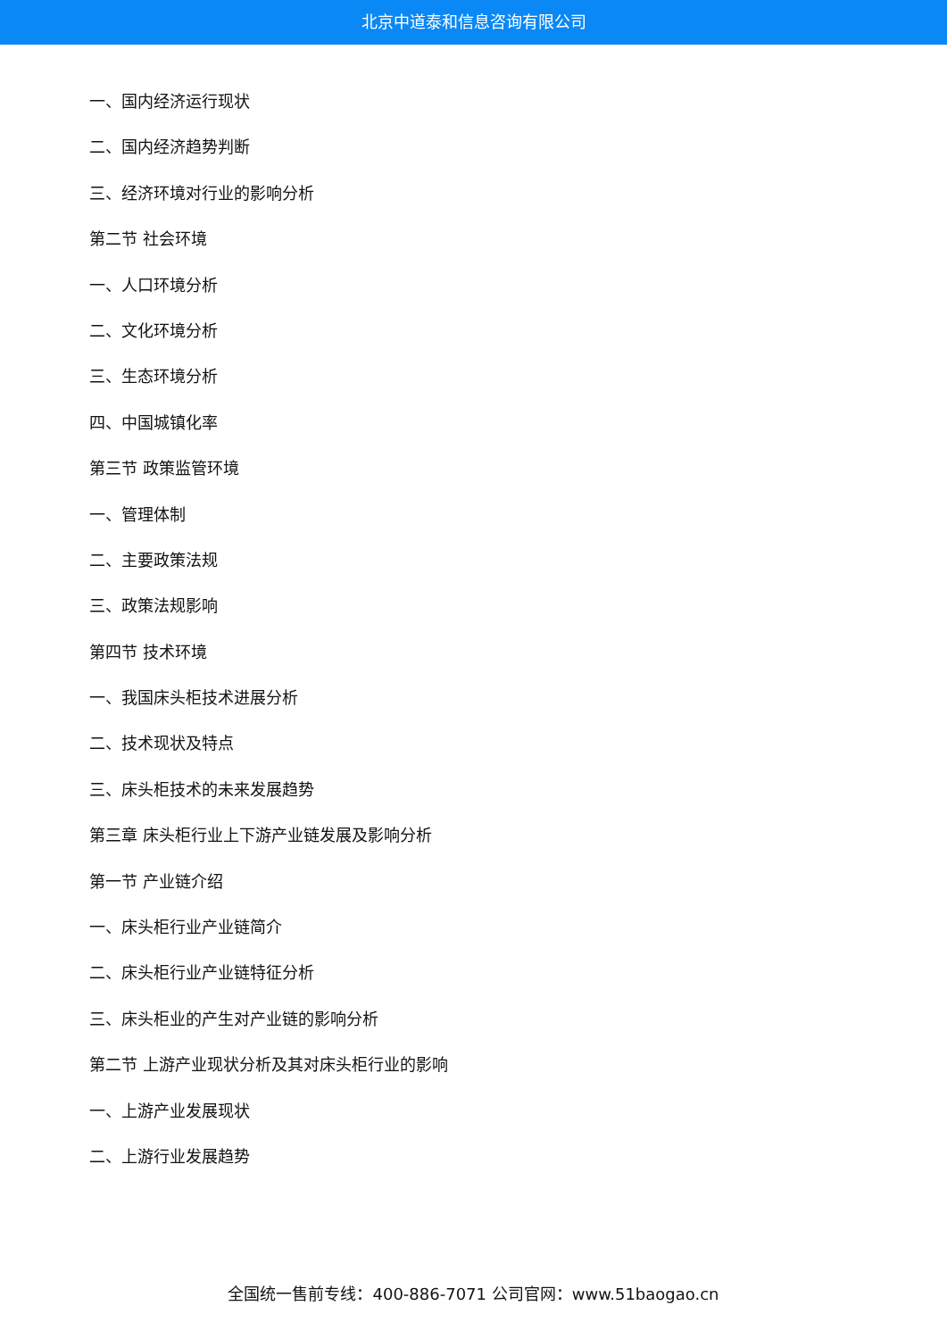北京中道泰和信息咨询有限公司
一、国内经济运行现状
二、国内经济趋势判断
三、经济环境对行业的影响分析
第二节 社会环境
一、人口环境分析
二、文化环境分析
三、生态环境分析
四、中国城镇化率
第三节 政策监管环境
一、管理体制
二、主要政策法规
三、政策法规影响
第四节 技术环境
一、我国床头柜技术进展分析
二、技术现状及特点
三、床头柜技术的未来发展趋势
第三章 床头柜行业上下游产业链发展及影响分析
第一节 产业链介绍
一、床头柜行业产业链简介
二、床头柜行业产业链特征分析
三、床头柜业的产生对产业链的影响分析
第二节 上游产业现状分析及其对床头柜行业的影响
一、上游产业发展现状
二、上游行业发展趋势
全国统一售前专线：400-886-7071 公司官网：www.51baogao.cn